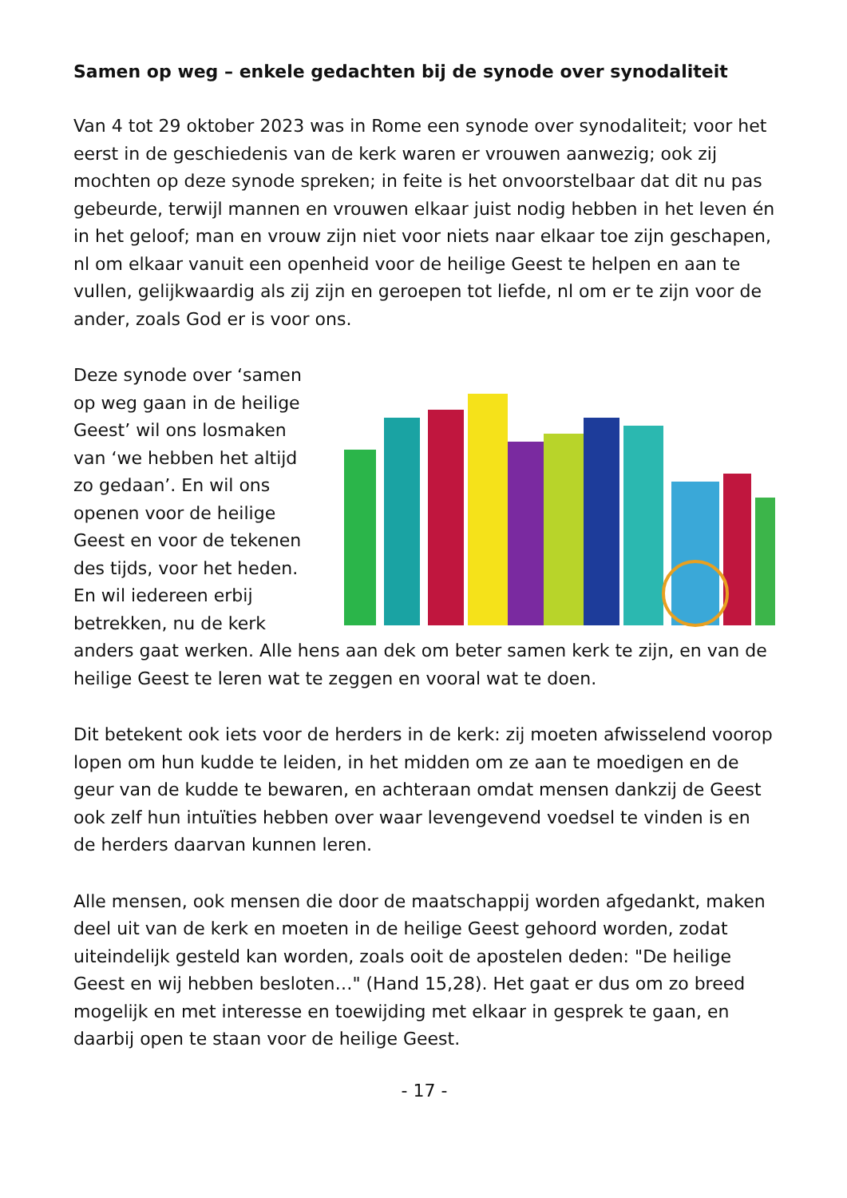Samen op weg – enkele gedachten bij de synode over synodaliteit
Van 4 tot 29 oktober 2023 was in Rome een synode over synodaliteit; voor het eerst in de geschiedenis van de kerk waren er vrouwen aanwezig; ook zij mochten op deze synode spreken; in feite is het onvoorstelbaar dat dit nu pas gebeurde, terwijl mannen en vrouwen elkaar juist nodig hebben in het leven én in het geloof; man en vrouw zijn niet voor niets naar elkaar toe zijn geschapen, nl om elkaar vanuit een openheid voor de heilige Geest te helpen en aan te vullen, gelijkwaardig als zij zijn en geroepen tot liefde, nl om er te zijn voor de ander, zoals God er is voor ons.
Deze synode over ‘samen op weg gaan in de heilige Geest’ wil ons losmaken van ‘we hebben het altijd zo gedaan’. En wil ons openen voor de heilige Geest en voor de tekenen des tijds, voor het heden. En wil iedereen erbij betrekken, nu de kerk anders gaat werken. Alle hens aan dek om beter samen kerk te zijn, en van de heilige Geest te leren wat te zeggen en vooral wat te doen.
Dit betekent ook iets voor de herders in de kerk: zij moeten afwisselend voorop lopen om hun kudde te leiden, in het midden om ze aan te moedigen en de geur van de kudde te bewaren, en achteraan omdat mensen dankzij de Geest ook zelf hun intuïties hebben over waar levengevend voedsel te vinden is en de herders daarvan kunnen leren.
Alle mensen, ook mensen die door de maatschappij worden afgedankt, maken deel uit van de kerk en moeten in de heilige Geest gehoord worden, zodat uiteindelijk gesteld kan worden, zoals ooit de apostelen deden: "De heilige Geest en wij hebben besloten…" (Hand 15,28). Het gaat er dus om zo breed mogelijk en met interesse en toewijding met elkaar in gesprek te gaan, en daarbij open te staan voor de heilige Geest.
- 17 -